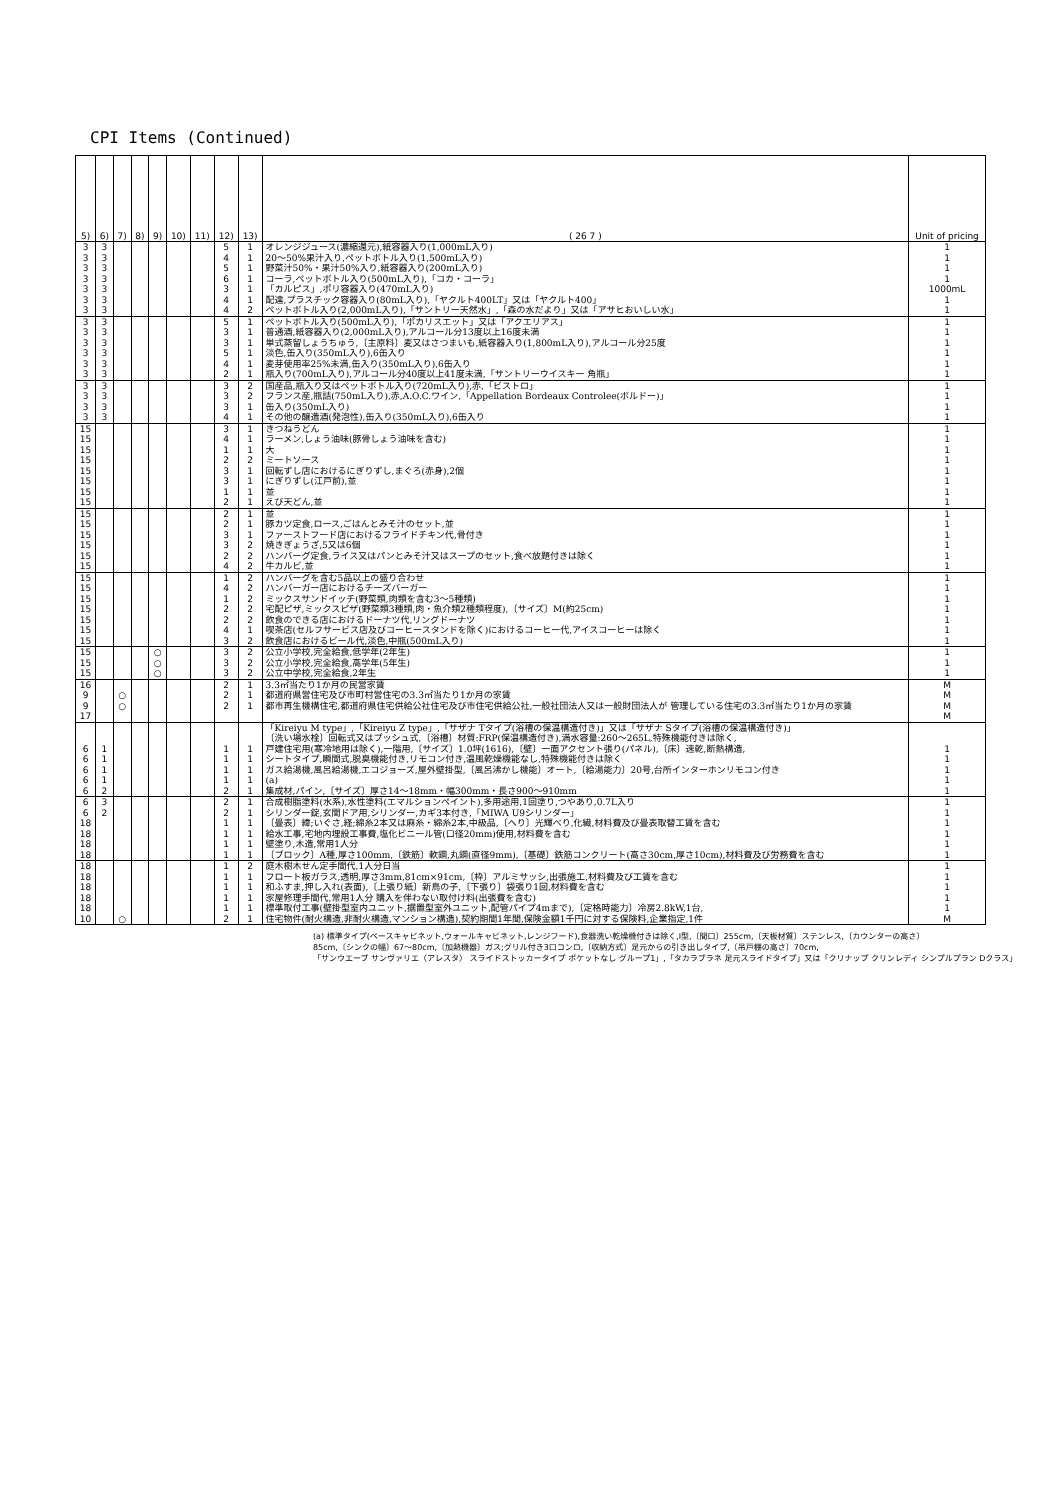CPI Items (Continued)
| 5) | 6) | 7) | 8) | 9) | 10) | 11) | 12) | 13) | ( 26 7 ) | Unit of pricing |
| --- | --- | --- | --- | --- | --- | --- | --- | --- | --- | --- |
| 3 | 3 | | | | | | 5 | 1 | オレンジジュース(濃縮還元),紙容器入り(1,000mL入り) | 1 |
| 3 | 3 | | | | | | 4 | 1 | 20〜50%果汁入り,ペットボトル入り(1,500mL入り) | 1 |
| 3 | 3 | | | | | | 5 | 1 | 野菜汁50%・果汁50%入り,紙容器入り(200mL入り) | 1 |
| 3 | 3 | | | | | | 6 | 1 | コーラ,ペットボトル入り(500mL入り),「コカ・コーラ」 | 1 |
| 3 | 3 | | | | | | 3 | 1 | 「カルピス」,ポリ容器入り(470mL入り) | 1000mL |
| 3 | 3 | | | | | | 4 | 1 | 配達,プラスチック容器入り(80mL入り),「ヤクルト400LT」又は「ヤクルト400」 | 1 |
| 3 | 3 | | | | | | 4 | 2 | ペットボトル入り(2,000mL入り),「サントリー天然水」,「森の水だより」又は「アサヒおいしい水」 | 1 |
| 3 | 3 | | | | | | 5 | 1 | ペットボトル入り(500mL入り),「ポカリスエット」又は「アクエリアス」 | 1 |
| 3 | 3 | | | | | | 3 | 1 | 普通酒,紙容器入り(2,000mL入り),アルコール分13度以上16度未満 | 1 |
| 3 | 3 | | | | | | 3 | 1 | 単式蒸留しょうちゅう,〔主原料〕麦又はさつまいも,紙容器入り(1,800mL入り),アルコール分25度 | 1 |
| 3 | 3 | | | | | | 5 | 1 | 淡色,缶入り(350mL入り),6缶入り | 1 |
| 3 | 3 | | | | | | 4 | 1 | 麦芽使用率25%未満,缶入り(350mL入り),6缶入り | 1 |
| 3 | 3 | | | | | | 2 | 1 | 瓶入り(700mL入り),アルコール分40度以上41度未満,「サントリーウイスキー 角瓶」 | 1 |
| 3 | 3 | | | | | | 3 | 2 | 国産品,瓶入り又はペットボトル入り(720mL入り),赤,「ビストロ」 | 1 |
| 3 | 3 | | | | | | 3 | 2 | フランス産,瓶詰(750mL入り),赤,A.O.C.ワイン,「Appellation Bordeaux Controlee(ボルドー)」 | 1 |
| 3 | 3 | | | | | | 3 | 1 | 缶入り(350mL入り) | 1 |
| 3 | 3 | | | | | | 4 | 1 | その他の醸造酒(発泡性),缶入り(350mL入り),6缶入り | 1 |
| 15 | | | | | | | 3 | 1 | きつねうどん | 1 |
| 15 | | | | | | | 4 | 1 | ラーメン,しょう油味(豚骨しょう油味を含む) | 1 |
| 15 | | | | | | | 1 | 1 | 大 | 1 |
| 15 | | | | | | | 2 | 2 | ミートソース | 1 |
| 15 | | | | | | | 3 | 1 | 回転ずし店におけるにぎりずし,まぐろ(赤身),2個 | 1 |
| 15 | | | | | | | 3 | 1 | にぎりずし(江戸前),並 | 1 |
| 15 | | | | | | | 1 | 1 | 並 | 1 |
| 15 | | | | | | | 2 | 1 | えび天どん,並 | 1 |
| 15 | | | | | | | 2 | 1 | 並 | 1 |
| 15 | | | | | | | 2 | 1 | 豚カツ定食,ロース,ごはんとみそ汁のセット,並 | 1 |
| 15 | | | | | | | 3 | 1 | ファーストフード店におけるフライドチキン代,骨付き | 1 |
| 15 | | | | | | | 3 | 2 | 焼きぎょうざ,5又は6個 | 1 |
| 15 | | | | | | | 2 | 2 | ハンバーグ定食,ライス又はパンとみそ汁又はスープのセット,食べ放題付きは除く | 1 |
| 15 | | | | | | | 4 | 2 | 牛カルビ,並 | 1 |
| 15 | | | | | | | 1 | 2 | ハンバーグを含む5品以上の盛り合わせ | 1 |
| 15 | | | | | | | 4 | 2 | ハンバーガー店におけるチーズバーガー | 1 |
| 15 | | | | | | | 1 | 2 | ミックスサンドイッチ(野菜類,肉類を含む3〜5種類) | 1 |
| 15 | | | | | | | 2 | 2 | 宅配ピザ,ミックスピザ(野菜類3種類,肉・魚介類2種類程度),〔サイズ〕M(約25cm) | 1 |
| 15 | | | | | | | 2 | 2 | 飲食のできる店におけるドーナツ代,リングドーナツ | 1 |
| 15 | | | | | | | 4 | 1 | 喫茶店(セルフサービス店及びコーヒースタンドを除く)におけるコーヒー代,アイスコーヒーは除く | 1 |
| 15 | | | | | | | 3 | 2 | 飲食店におけるビール代,淡色,中瓶(500mL入り) | 1 |
| 15 | | | | ○ | | | 3 | 2 | 公立小学校,完全給食,低学年(2年生) | 1 |
| 15 | | | | ○ | | | 3 | 2 | 公立小学校,完全給食,高学年(5年生) | 1 |
| 15 | | | | ○ | | | 3 | 2 | 公立中学校,完全給食,2年生 | 1 |
| 16 | | | | | | | 2 | 1 | 3.3㎡当たり1か月の民営家賃 | M |
| 9 | | ○ | | | | | 2 | 1 | 都道府県営住宅及び市町村営住宅の3.3㎡当たり1か月の家賃 | M |
| 9 | | ○ | | | | | 2 | 1 | 都市再生機構住宅,都道府県住宅供給公社住宅及び市住宅供給公社,一般社団法人又は一般財団法人が 管理している住宅の3.3㎡当たり1か月の家賃 | M |
| 17 | | | | | | | | | | M |
| | | | | | | | | | 「Kireiyu M type」,「Kireiyu Z type」,「サザナ Tタイプ(浴槽の保温構造付き)」又は「サザナ Sタイプ(浴槽の保温構造付き)」 〔洗い場水栓〕回転式又はプッシュ式,〔浴槽〕材質:FRP(保温構造付き),満水容量:260〜265L,特殊機能付きは除く, | |
| 6 | 1 | | | | | | 1 | 1 | 戸建住宅用(寒冷地用は除く),一階用,〔サイズ〕1.0坪(1616),〔壁〕一面アクセント張り(パネル),〔床〕速乾,断熱構造, | 1 |
| 6 | 1 | | | | | | 1 | 1 | シートタイプ,瞬間式,脱臭機能付き,リモコン付き,温風乾燥機能なし,特殊機能付きは除く | 1 |
| 6 | 1 | | | | | | 1 | 1 | ガス給湯機,風呂給湯機,エコジョーズ,屋外壁掛型,〔風呂沸かし機能〕オート,〔給湯能力〕20号,台所インターホンリモコン付き | 1 |
| 6 | 1 | | | | | | 1 | 1 | (a) | 1 |
| 6 | 2 | | | | | | 2 | 1 | 集成材,パイン,〔サイズ〕厚さ14〜18mm・幅300mm・長さ900〜910mm | 1 |
| 6 | 3 | | | | | | 2 | 1 | 合成樹脂塗料(水系),水性塗料(エマルションペイント),多用途用,1回塗り,つやあり,0.7L入り | 1 |
| 6 | 2 | | | | | | 2 | 1 | シリンダー錠,玄関ドア用,シリンダー,カギ3本付き,「MIWA U9シリンダー」 | 1 |
| 18 | | | | | | | 1 | 1 | 〔畳表〕緯;いぐさ,経;綿糸2本又は麻糸・綿糸2本,中級品,〔へり〕光輝べり,化繊,材料費及び畳表取替工賃を含む | 1 |
| 18 | | | | | | | 1 | 1 | 給水工事,宅地内埋設工事費,塩化ビニール管(口径20mm)使用,材料費を含む | 1 |
| 18 | | | | | | | 1 | 1 | 壁塗り,木造,常用1人分 | 1 |
| 18 | | | | | | | 1 | 1 | 〔ブロック〕A種,厚さ100mm,〔鉄筋〕軟鋼,丸鋼(直径9mm),〔基礎〕鉄筋コンクリート(高さ30cm,厚さ10cm),材料費及び労務費を含む | 1 |
| 18 | | | | | | | 1 | 2 | 庭木樹木せん定手間代,1人分日当 | 1 |
| 18 | | | | | | | 1 | 1 | フロート板ガラス,透明,厚さ3mm,81cm×91cm,〔枠〕アルミサッシ,出張施工,材料費及び工賃を含む | 1 |
| 18 | | | | | | | 1 | 1 | 和ふすま,押し入れ(表面),〔上張り紙〕新鳥の子,〔下張り〕袋張り1回,材料費を含む | 1 |
| 18 | | | | | | | 1 | 1 | 家屋修理手間代,常用1人分 購入を伴わない取付け料(出張費を含む) | 1 |
| 18 | | | | | | | 1 | 1 | 標準取付工事(壁掛型室内ユニット,据置型室外ユニット,配管パイプ4mまで),〔定格時能力〕冷房2.8kW,1台, | 1 |
| 10 | | ○ | | | | | 2 | 1 | 住宅物件(耐火構造,非耐火構造,マンション構造),契約期間1年間,保険金額1千円に対する保険料,企業指定,1件 | M |
(a) 標準タイプ(ベースキャビネット,ウォールキャビネット,レンジフード),食器洗い乾燥機付きは除く,I型,〔間口〕255cm,〔天板材質〕ステンレス,〔カウンターの高さ〕
85cm,〔シンクの幅〕67〜80cm,〔加熱機器〕ガス;グリル付き3口コンロ,〔収納方式〕足元からの引き出しタイプ,〔吊戸棚の高さ〕70cm,
「サンウエーブ サンヴァリエ〈アレスタ〉 スライドストッカータイプ ポケットなし グループ1」,「タカラブラネ 足元スライドタイプ」又は「クリナップ クリンレディ シンプルプラン Dクラス」